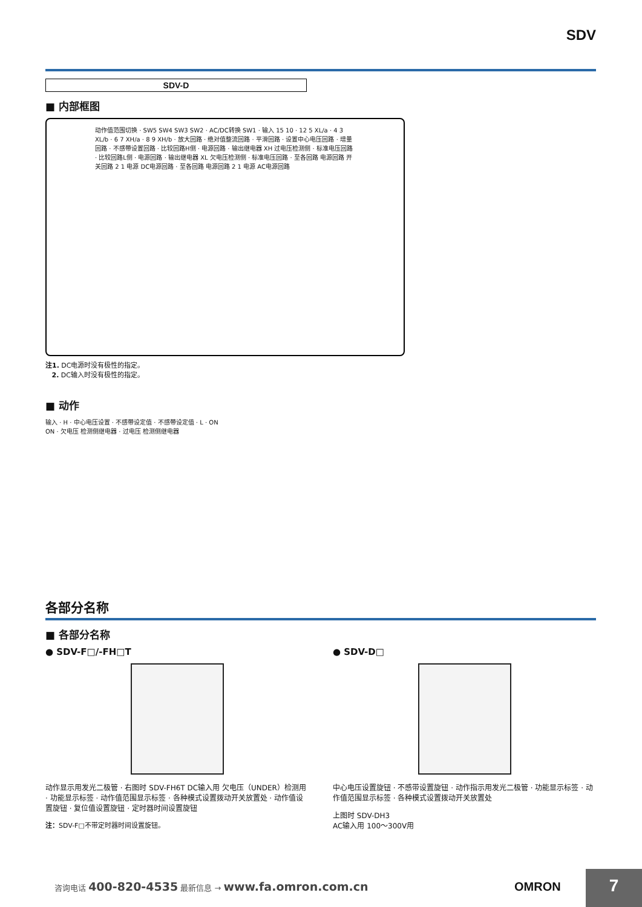SDV
SDV-D
■ 内部框图
动作值范围切换 · SW5 SW4 SW3 SW2 · AC/DC转换 SW1 · 输入 15 10 · 12 5 XL/a · 4 3 XL/b · 6 7 XH/a · 8 9 XH/b · 放大回路 · 绝对值整流回路 · 平滑回路 · 设置中心电压回路 · 增量回路 · 不感带设置回路 · 比较回路H侧 · 电源回路 · 输出继电器 XH 过电压检测侧 · 标准电压回路 · 比较回路L侧 · 电源回路 · 输出继电器 XL 欠电压检测侧 · 标准电压回路 · 至各回路 电源回路 开关回路 2 1 电源 DC电源回路 · 至各回路 电源回路 2 1 电源 AC电源回路
注1. DC电源时没有极性的指定。
2. DC输入时没有极性的指定。
■ 动作
输入 · H · 中心电压设置 · 不感带设定值 · 不感带设定值 · L · ON ON · 欠电压 检测侧继电器 · 过电压 检测侧继电器
各部分名称
■ 各部分名称
● SDV-F□/-FH□T
动作显示用发光二极管 · 右图时 SDV-FH6T DC输入用 欠电压（UNDER）检测用 · 功能显示标签 · 动作值范围显示标签 · 各种模式设置拨动开关放置处 · 动作值设置旋钮 · 复位值设置旋钮 · 定时器时间设置旋钮
注：SDV-F□不带定时器时间设置旋钮。
● SDV-D□
中心电压设置旋钮 · 不感带设置旋钮 · 动作指示用发光二极管 · 功能显示标签 · 动作值范围显示标签 · 各种模式设置拨动开关放置处
上图时 SDV-DH3
AC输入用 100～300V用
咨询电话 400-820-4535 最新信息 → www.fa.omron.com.cn
OMRON 7